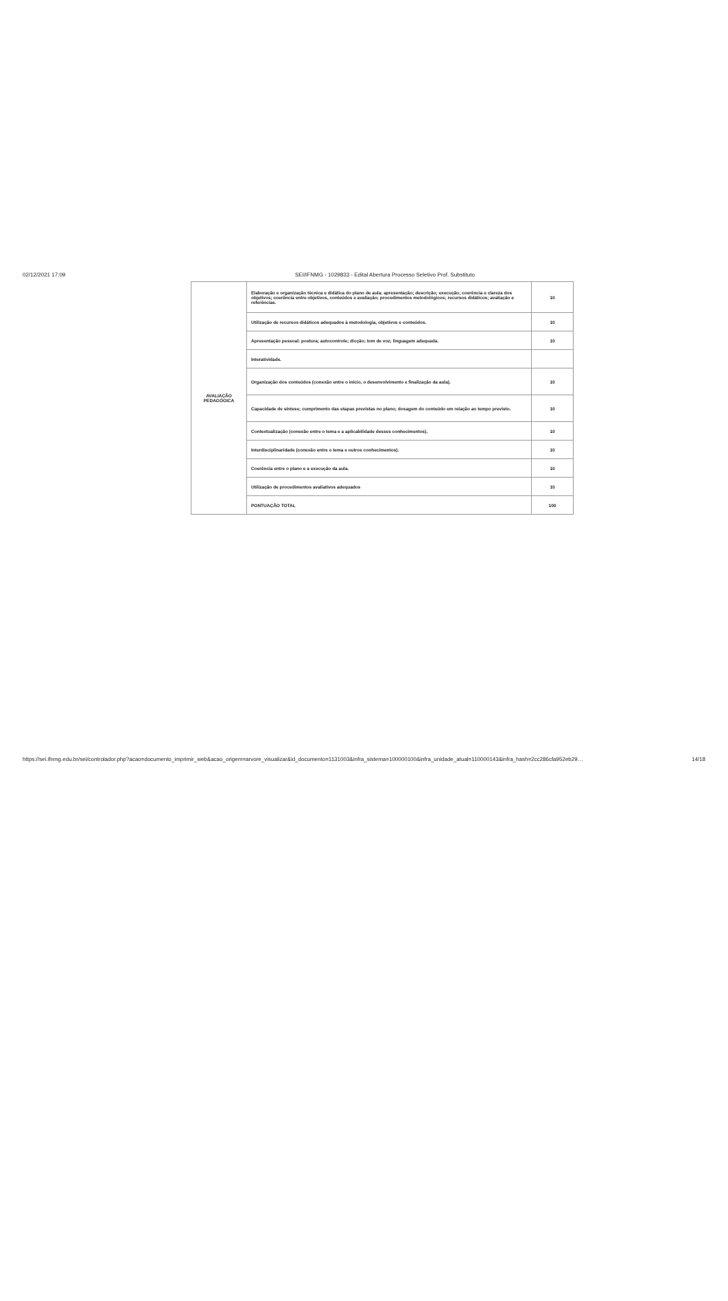02/12/2021 17:09 SEI/IFNMG - 1029833 - Edital Abertura Processo Seletivo Prof. Substituto
| AVALIAÇÃO PEDAGÓGICA | Elaboração e organização técnica e didática do plano de aula: apresentação; descrição; execução; coerência e clareza dos objetivos; coerência entre objetivos, conteúdos e avaliação; procedimentos metodológicos; recursos didáticos; avaliação e referências. | 10 |
| | Utilização de recursos didáticos adequados à metodologia, objetivos e conteúdos. | 10 |
| | Apresentação pessoal: postura; autocontrole; dicção; tom de voz; linguagem adequada. | 10 |
| | Interatividade. | |
| | Organização dos conteúdos (conexão entre o início, o desenvolvimento e finalização da aula). | 10 |
| | Capacidade de síntese; cumprimento das etapas previstas no plano; dosagem do conteúdo em relação ao tempo previsto. | 10 |
| | Contextualização (conexão entre o tema e a aplicabilidade desses conhecimentos). | 10 |
| | Interdisciplinaridade (conexão entre o tema e outros conhecimentos). | 10 |
| | Coerência entre o plano e a execução da aula. | 10 |
| | Utilização de procedimentos avaliativos adequados | 10 |
| | PONTUAÇÃO TOTAL | 100 |
https://sei.ifnmg.edu.br/sei/controlador.php?acao=documento_imprimir_web&acao_origem=arvore_visualizar&id_documento=1131003&infra_sistema=100000100&infra_unidade_atual=110000143&infra_hash=2cc286cfa952eb29… 14/18